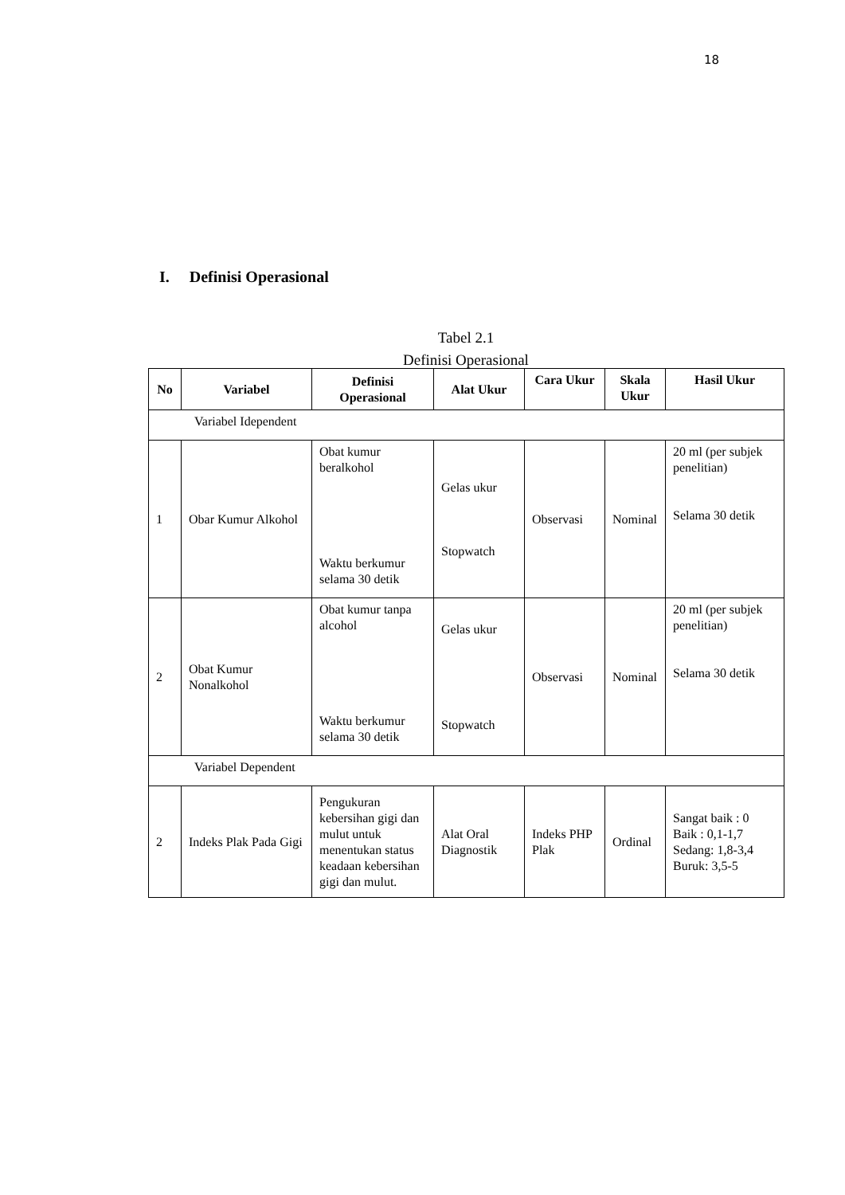18
I. Definisi Operasional
Tabel 2.1
Definisi Operasional
| No | Variabel | Definisi Operasional | Alat Ukur | Cara Ukur | Skala Ukur | Hasil Ukur |
| --- | --- | --- | --- | --- | --- | --- |
| Variabel Idependent | | | | | | |
| 1 | Obar Kumur Alkohol | Obat kumur beralkohol Waktu berkumur selama 30 detik | Gelas ukur Stopwatch | Observasi | Nominal | 20 ml (per subjek penelitian) Selama 30 detik |
| 2 | Obat Kumur Nonalkohol | Obat kumur tanpa alcohol Waktu berkumur selama 30 detik | Gelas ukur Stopwatch | Observasi | Nominal | 20 ml (per subjek penelitian) Selama 30 detik |
| Variabel Dependent | | | | | | |
| 2 | Indeks Plak Pada Gigi | Pengukuran kebersihan gigi dan mulut untuk menentukan status keadaan kebersihan gigi dan mulut. | Alat Oral Diagnostik | Indeks PHP Plak | Ordinal | Sangat baik : 0 Baik : 0,1-1,7 Sedang: 1,8-3,4 Buruk: 3,5-5 |